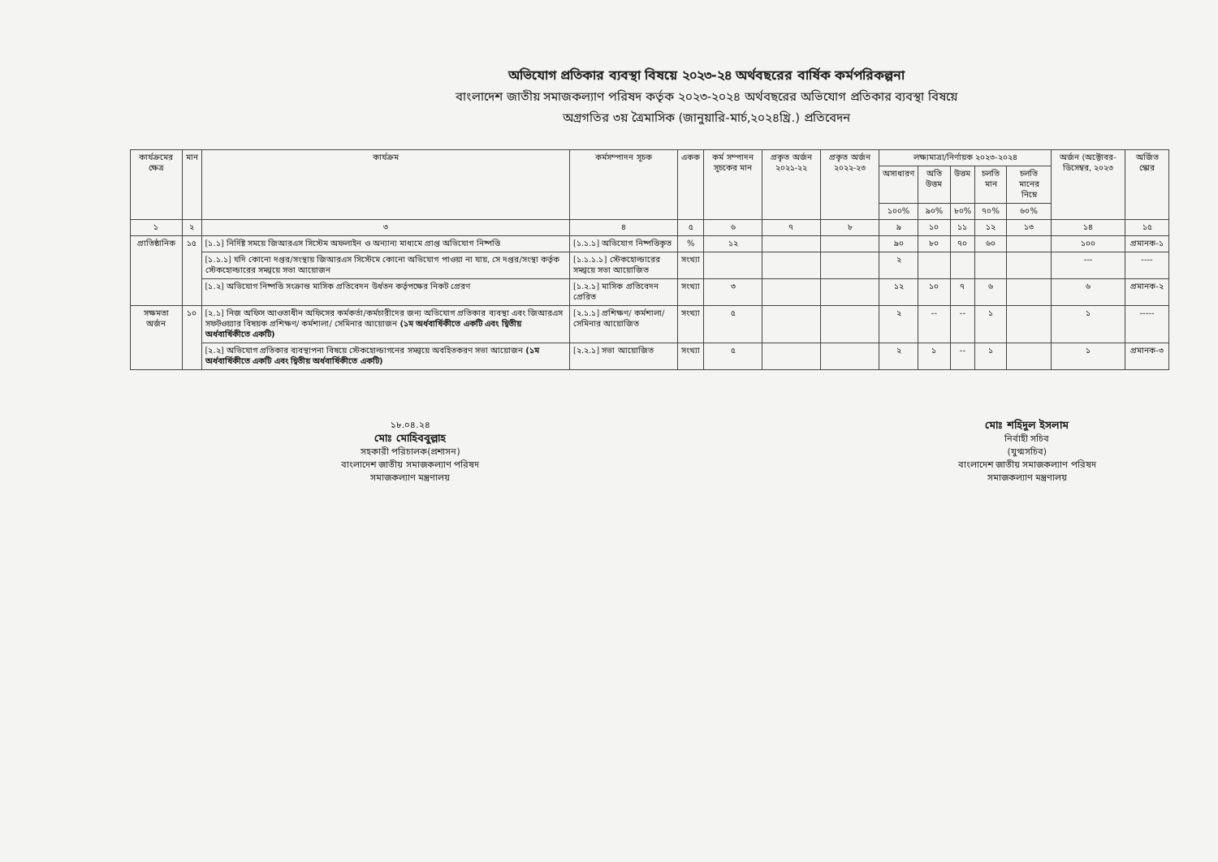অভিযোগ প্রতিকার ব্যবস্থা বিষয়ে ২০২৩-২৪ অর্থবছরের বার্ষিক কর্মপরিকল্পনা
বাংলাদেশ জাতীয় সমাজকল্যাণ পরিষদ কর্তৃক ২০২৩-২০২৪ অর্থবছরের অভিযোগ প্রতিকার ব্যবস্থা বিষয়ে
অগ্রগতির ৩য় ত্রৈমাসিক (জানুয়ারি-মার্চ,২০২৪খ্রি.) প্রতিবেদন
| কার্যক্রমের ক্ষেত্র | মান | কার্যক্রম | কর্মসম্পাদন সূচক | একক | কর্ম সম্পাদন সূচকের মান | প্রকৃত অর্জন ২০২১-২২ | প্রকৃত অর্জন ২০২২-২৩ | লক্ষ্যমাত্রা/নির্ণায়ক ২০২৩-২০২৪ | | | | | অর্জন (অক্টোবর-ডিসেম্বর, ২০২৩ | অর্জিত স্কোর |
| --- | --- | --- | --- | --- | --- | --- | --- | --- | --- | --- | --- | --- | --- | --- |
| | | | | | | | | অসাধারণ | অতি উত্তম | উত্তম | চলতি মান | চলতি মানের নিম্নে | | |
| | | | | | | | | ১০০% | ৯০% | ৮০% | ৭০% | ৬০% | | |
| ১ | ২ | ৩ | ৪ | ৫ | ৬ | ৭ | ৮ | ৯ | ১০ | ১১ | ১২ | ১৩ | ১৪ | ১৫ |
| প্রাতিষ্ঠানিক | ১৫ | [১.১] নির্দিষ্ট সময়ে জিআরএস সিস্টেম অফলাইন ও অন্যান্য মাধ্যমে প্রাপ্ত অভিযোগ নিষ্পত্তি | [১.১.১] অভিযোগ নিষ্পত্তিকৃত | % | ১২ | | | ৯০ | ৮০ | ৭০ | ৬০ | | ১০০ | প্রমানক-১ |
| | | [১.১.১] যদি কোনো দপ্তর/সংস্থায় জিআরএস সিস্টেমে কোনো অভিযোগ পাওয়া না যায়, সে দপ্তর/সংস্থা কর্তৃক স্টেকহোল্ডারের সমন্বয়ে সভা আয়োজন | [১.১.১.১] স্টেকহোল্ডারের সমন্বয়ে সভা আয়োজিত | সংখ্যা | | | | ২ | | | | | --- | ---- |
| | | [১.২] অভিযোগ নিষ্পত্তি সংক্রান্ত মাসিক প্রতিবেদন উর্ধতন কর্তৃপক্ষের নিকট প্রেরণ | [১.২.১] মাসিক প্রতিবেদন প্রেরিত | সংখ্যা | ৩ | | | ১২ | ১০ | ৭ | ৬ | | ৬ | প্রমানক-২ |
| সক্ষমতা অর্জন | ১০ | [২.১] নিজ অফিস আওতাধীন অফিসের কর্মকর্তা/কর্মচারীদের জন্য অভিযোগ প্রতিকার ব্যবস্থা এবং জিআরএস সফটওয়্যার বিষয়ক প্রশিক্ষণ/ কর্মশালা/ সেমিনার আয়োজন (১ম অর্ধবার্ষিকীতে একটি এবং দ্বিতীয় অর্ধবার্ষিকীতে একটি) | [২.১.১] প্রশিক্ষণ/ কর্মশালা/ সেমিনার আয়োজিত | সংখ্যা | ৫ | | | ২ | -- | -- | ১ | | ১ | ----- |
| | | [২.২] অভিযোগ প্রতিকার ব্যবস্থাপনা বিষয়ে স্টেকহোল্ডাগনের সমন্বয়ে অবহিতকরণ সভা আয়োজন (১ম অর্ধবার্ষিকীতে একটি এবং দ্বিতীয় অর্ধবার্ষিকীতে একটি) | [২.২.১] সভা আয়োজিত | সংখ্যা | ৫ | | | ২ | ১ | -- | ১ | | ১ | প্রমানক-৩ |
১৮.০৪.২৪
মোঃ মোহিববুল্লাহ
সহকারী পরিচালক(প্রশাসন)
বাংলাদেশ জাতীয় সমাজকল্যাণ পরিষদ
সমাজকল্যাণ মন্ত্রণালয়
মোঃ শহিদুল ইসলাম
নির্বাহী সচিব
(যুগ্মসচিব)
বাংলাদেশ জাতীয় সমাজকল্যাণ পরিষদ
সমাজকল্যাণ মন্ত্রণালয়